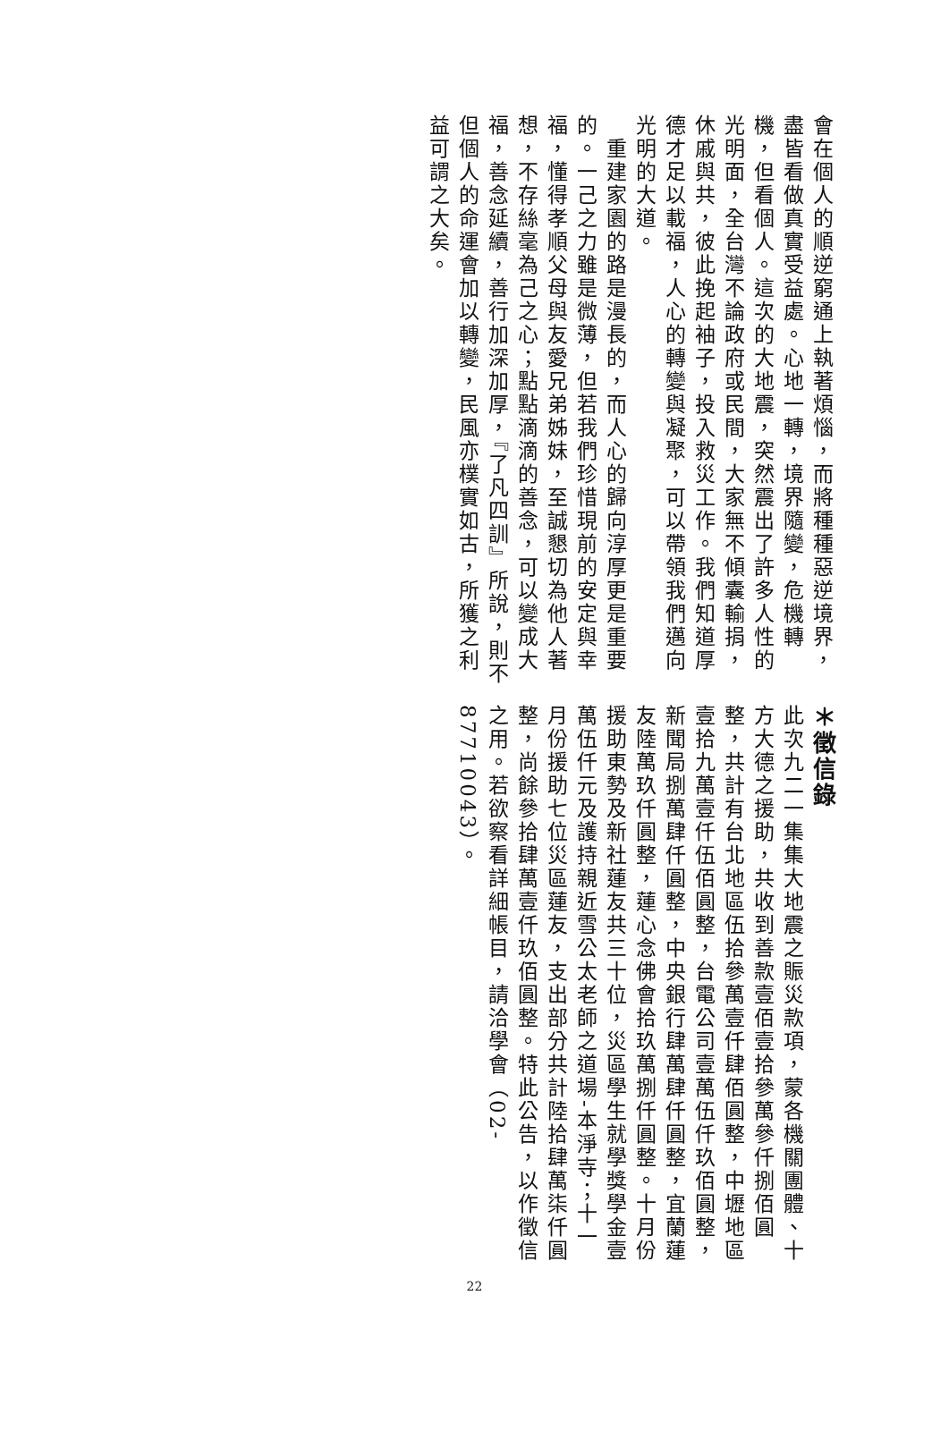會在個人的順逆窮通上執著煩惱，而將種種惡逆境界，盡皆看做真實受益處。心地一轉，境界隨變，危機轉機，但看個人。這次的大地震，突然震出了許多人性的光明面，全台灣不論政府或民間，大家無不傾囊輸捐，休戚與共，彼此挽起袖子，投入救災工作。我們知道厚德才足以載福，人心的轉變與凝聚，可以帶領我們邁向光明的大道。
　重建家園的路是漫長的，而人心的歸向淳厚更是重要的。一己之力雖是微薄，但若我們珍惜現前的安定與幸福，懂得孝順父母與友愛兄弟姊妹，至誠懇切為他人著想，不存絲毫為己之心；點點滴滴的善念，可以變成大福，善念延續，善行加深加厚，『了凡四訓』所說，則不但個人的命運會加以轉變，民風亦樸實如古，所獲之利益可謂之大矣。
＊徵信錄
此次九二一集集大地震之賑災款項，蒙各機關團體、十方大德之援助，共收到善款壹佰壹拾參萬參仟捌佰圓整，共計有台北地區伍拾參萬壹仟肆佰圓整，中壢地區壹拾九萬壹仟伍佰圓整，台電公司壹萬伍仟玖佰圓整，新聞局捌萬肆仟圓整，中央銀行肆萬肆仟圓整，宜蘭蓮友陸萬玖仟圓整，蓮心念佛會拾玖萬捌仟圓整。十月份援助東勢及新社蓮友共三十位，災區學生就學獎學金壹萬伍仟元及護持親近雪公太老師之道場-本淨寺；十一月份援助七位災區蓮友，支出部分共計陸拾肆萬柒仟圓整，尚餘參拾肆萬壹仟玖佰圓整。特此公告，以作徵信之用。若欲察看詳細帳目，請洽學會（02-87710043）。
22